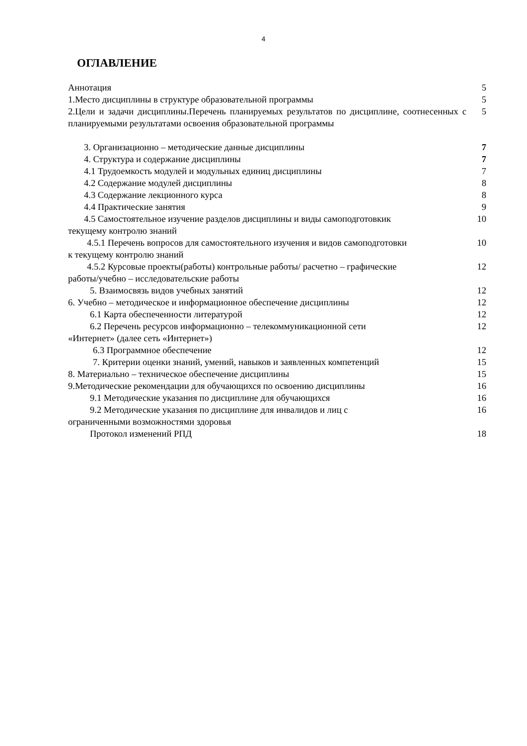4
ОГЛАВЛЕНИЕ
| Аннотация | 5 |
| 1.Место дисциплины в структуре образовательной программы | 5 |
| 2.Цели и задачи дисциплины.Перечень планируемых результатов по дисциплине, соотнесенных с планируемыми результатами освоения образовательной программы | 5 |
| 3. Организационно – методические данные дисциплины | 7 |
| 4. Структура и содержание дисциплины | 7 |
| 4.1 Трудоемкость модулей и модульных единиц дисциплины | 7 |
| 4.2 Содержание модулей дисциплины | 8 |
| 4.3 Содержание лекционного курса | 8 |
| 4.4 Практические занятия | 9 |
| 4.5 Самостоятельное изучение разделов дисциплины и виды самоподготовкик текущему контролю знаний | 10 |
| 4.5.1 Перечень вопросов для самостоятельного изучения и видов самоподготовки к текущему контролю знаний | 10 |
| 4.5.2 Курсовые проекты(работы) контрольные работы/ расчетно – графические работы/учебно – исследовательские работы | 12 |
| 5. Взаимосвязь видов учебных занятий | 12 |
| 6. Учебно – методическое и информационное обеспечение дисциплины | 12 |
| 6.1 Карта обеспеченности литературой | 12 |
| 6.2 Перечень ресурсов информационно – телекоммуникационной сети «Интернет» (далее сеть «Интернет») | 12 |
| 6.3 Программное обеспечение | 12 |
| 7. Критерии оценки знаний, умений, навыков и заявленных компетенций | 15 |
| 8. Материально – техническое обеспечение дисциплины | 15 |
| 9.Методические рекомендации для обучающихся по освоению дисциплины | 16 |
| 9.1 Методические указания по дисциплине для обучающихся | 16 |
| 9.2 Методические указания по дисциплине для инвалидов и лиц с ограниченными возможностями здоровья | 16 |
| Протокол изменений РПД | 18 |